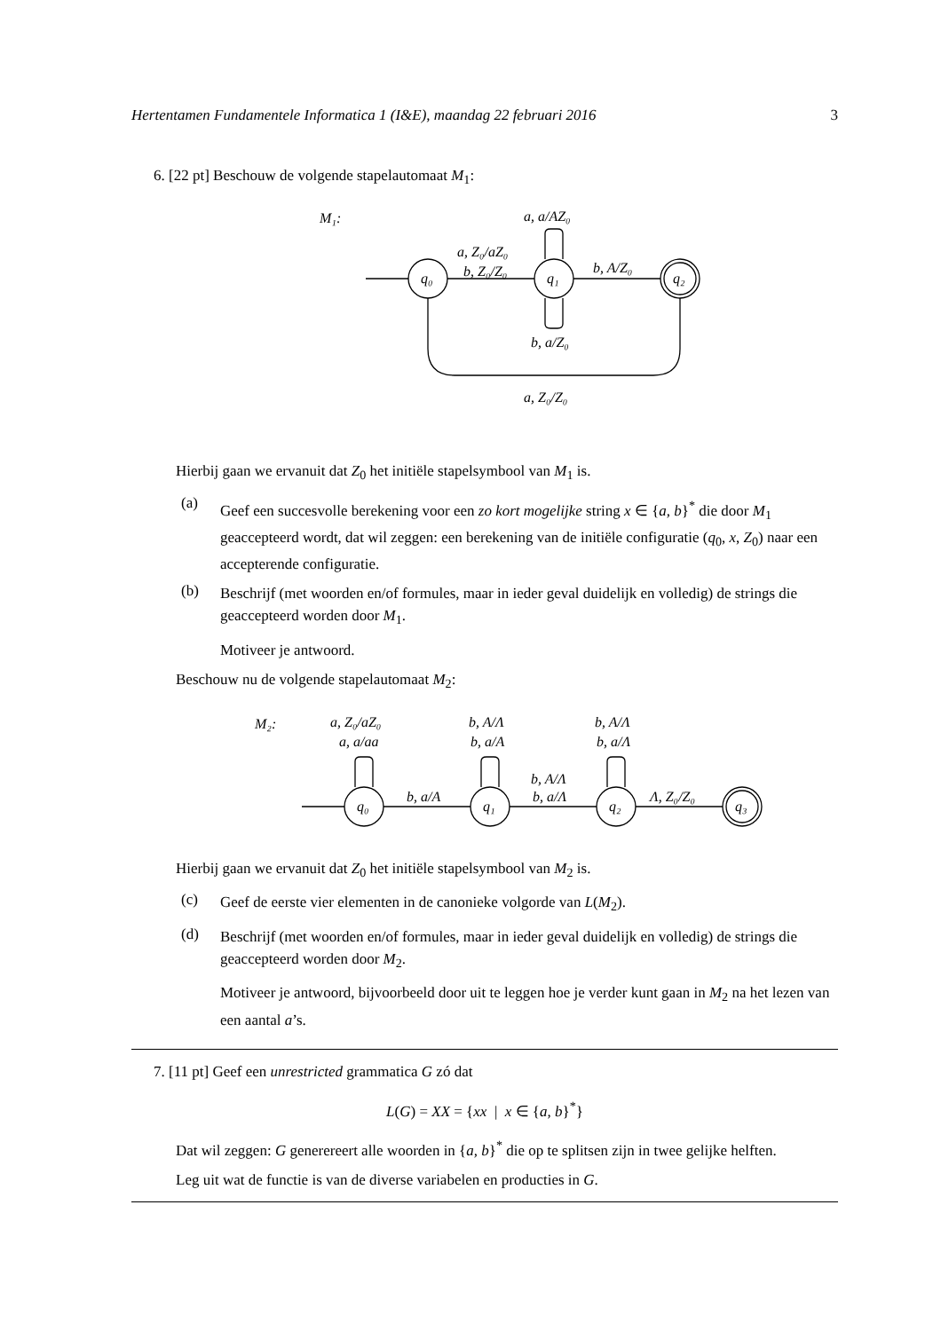Hertentamen Fundamentele Informatica 1 (I&E), maandag 22 februari 2016 3
6. [22 pt] Beschouw de volgende stapelautomaat M<sub>1</sub>:
M₁:
a, a/AZ₀
a, Z₀/aZ₀
b, Z₀/Z₀
b, A/Z₀
b, a/Z₀
a, Z₀/Z₀
q₀
q₁
q₂
Hierbij gaan we ervanuit dat Z<sub>0</sub> het initiële stapelsymbool van M<sub>1</sub> is.
(a)
Geef een succesvolle berekening voor een zo kort mogelijke string x ∈ {a, b}<sup>*</sup> die door M<sub>1</sub> geaccepteerd wordt, dat wil zeggen: een berekening van de initiële configuratie (q<sub>0</sub>, x, Z<sub>0</sub>) naar een accepterende configuratie.
(b)
Beschrijf (met woorden en/of formules, maar in ieder geval duidelijk en volledig) de strings die geaccepteerd worden door M<sub>1</sub>.
Motiveer je antwoord.
Beschouw nu de volgende stapelautomaat M<sub>2</sub>:
M₂:
a, Z₀/aZ₀
a, a/aa
b, A/Λ
b, a/A
b, A/Λ
b, a/Λ
b, A/Λ
b, a/Λ
b, a/A
Λ, Z₀/Z₀
q₀
q₁
q₂
q₃
Hierbij gaan we ervanuit dat Z<sub>0</sub> het initiële stapelsymbool van M<sub>2</sub> is.
(c)
Geef de eerste vier elementen in de canonieke volgorde van L(M<sub>2</sub>).
(d)
Beschrijf (met woorden en/of formules, maar in ieder geval duidelijk en volledig) de strings die geaccepteerd worden door M<sub>2</sub>.
Motiveer je antwoord, bijvoorbeeld door uit te leggen hoe je verder kunt gaan in M<sub>2</sub> na het lezen van een aantal a’s.
7. [11 pt] Geef een unrestricted grammatica G zó dat
L(G) = XX = {xx | x ∈ {a, b}<sup>*</sup>}
Dat wil zeggen: G generereert alle woorden in {a, b}<sup>*</sup> die op te splitsen zijn in twee gelijke helften.
Leg uit wat de functie is van de diverse variabelen en producties in G.